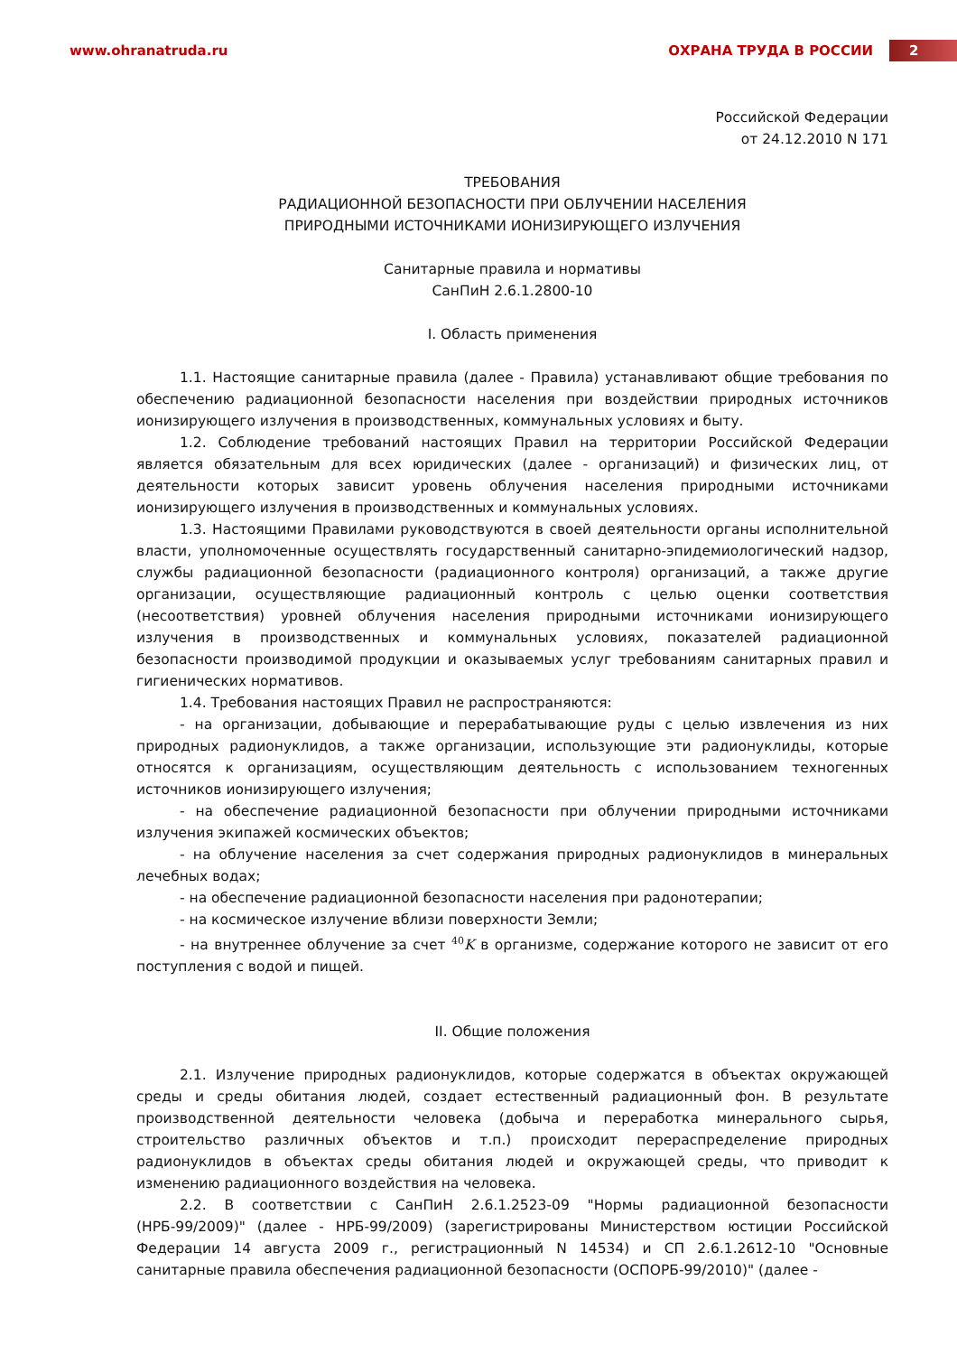www.ohranatruda.ru ОХРАНА ТРУДА В РОССИИ 2
Российской Федерации
от 24.12.2010 N 171
ТРЕБОВАНИЯ
РАДИАЦИОННОЙ БЕЗОПАСНОСТИ ПРИ ОБЛУЧЕНИИ НАСЕЛЕНИЯ
ПРИРОДНЫМИ ИСТОЧНИКАМИ ИОНИЗИРУЮЩЕГО ИЗЛУЧЕНИЯ
Санитарные правила и нормативы
СанПиН 2.6.1.2800-10
I. Область применения
1.1. Настоящие санитарные правила (далее - Правила) устанавливают общие требования по обеспечению радиационной безопасности населения при воздействии природных источников ионизирующего излучения в производственных, коммунальных условиях и быту.
1.2. Соблюдение требований настоящих Правил на территории Российской Федерации является обязательным для всех юридических (далее - организаций) и физических лиц, от деятельности которых зависит уровень облучения населения природными источниками ионизирующего излучения в производственных и коммунальных условиях.
1.3. Настоящими Правилами руководствуются в своей деятельности органы исполнительной власти, уполномоченные осуществлять государственный санитарно-эпидемиологический надзор, службы радиационной безопасности (радиационного контроля) организаций, а также другие организации, осуществляющие радиационный контроль с целью оценки соответствия (несоответствия) уровней облучения населения природными источниками ионизирующего излучения в производственных и коммунальных условиях, показателей радиационной безопасности производимой продукции и оказываемых услуг требованиям санитарных правил и гигиенических нормативов.
1.4. Требования настоящих Правил не распространяются:
- на организации, добывающие и перерабатывающие руды с целью извлечения из них природных радионуклидов, а также организации, использующие эти радионуклиды, которые относятся к организациям, осуществляющим деятельность с использованием техногенных источников ионизирующего излучения;
- на обеспечение радиационной безопасности при облучении природными источниками излучения экипажей космических объектов;
- на облучение населения за счет содержания природных радионуклидов в минеральных лечебных водах;
- на обеспечение радиационной безопасности населения при радонотерапии;
- на космическое излучение вблизи поверхности Земли;
- на внутреннее облучение за счет <sup>40</sup>K в организме, содержание которого не зависит от его поступления с водой и пищей.
II. Общие положения
2.1. Излучение природных радионуклидов, которые содержатся в объектах окружающей среды и среды обитания людей, создает естественный радиационный фон. В результате производственной деятельности человека (добыча и переработка минерального сырья, строительство различных объектов и т.п.) происходит перераспределение природных радионуклидов в объектах среды обитания людей и окружающей среды, что приводит к изменению радиационного воздействия на человека.
2.2. В соответствии с СанПиН 2.6.1.2523-09 "Нормы радиационной безопасности (НРБ-99/2009)" (далее - НРБ-99/2009) (зарегистрированы Министерством юстиции Российской Федерации 14 августа 2009 г., регистрационный N 14534) и СП 2.6.1.2612-10 "Основные санитарные правила обеспечения радиационной безопасности (ОСПОРБ-99/2010)" (далее -